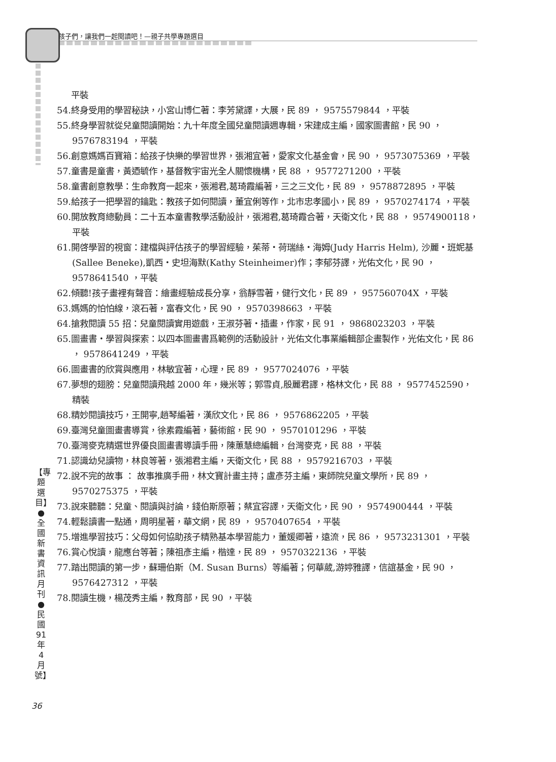孩子們，讓我們一起閱讀吧！—親子共學專題選目
平裝
54.終身受用的學習秘訣，小宮山博仁著：李芳黛譯，大展，民 89 ， 9575579844 ，平裝
55.終身學習就從兒童閱讀開始：九十年度全國兒童閱讀週專輯，宋建成主編，國家圖書館，民 90 ， 9576783194 ，平裝
56.創意媽媽百寶箱：給孩子快樂的學習世界，張湘宜著，愛家文化基金會，民 90 ， 9573075369 ，平裝
57.童書是童書，黃迺毓作，基督教宇宙光全人關懷機構，民 88 ， 9577271200 ，平裝
58.童書創意教學：生命教育一起來，張湘君,葛琦霞編著，三之三文化，民 89 ， 9578872895 ，平裝
59.給孩子一把學習的鑰匙：教孩子如何閱讀，董宜俐等作，北市忠孝國小，民 89 ， 9570274174 ，平裝
60.開放教育總動員：二十五本童書教學活動設計，張湘君,葛琦霞合著，天衛文化，民 88 ， 9574900118，平裝
61.開啓學習的視窗：建檔與評估孩子的學習經驗，茱蒂・荷瑞絲・海姆(Judy Harris Helm), 沙麗・班妮基(Sallee Beneke),凱西・史坦海默(Kathy Steinheimer)作；李郁芬譯，光佑文化，民 90 ， 9578641540 ，平裝
62.傾聽!孩子畫裡有聲音：繪畫經驗成長分享，翁靜雪著，健行文化，民 89 ， 957560704X ，平裝
63.媽媽的怕怕線，滾石著，富春文化，民 90 ， 9570398663 ，平裝
64.搶救閱讀 55 招：兒童閱讀實用遊戲，王淑芬著・插畫，作家，民 91 ， 9868023203 ，平裝
65.圖畫書・學習與探索：以四本圖畫書爲範例的活動設計，光佑文化事業編輯部企畫製作，光佑文化，民 86 ， 9578641249 ，平裝
66.圖畫書的欣賞與應用，林敏宜著，心理，民 89 ， 9577024076 ，平裝
67.夢想的翅膀：兒童閱讀飛越 2000 年，幾米等；郭雪貞,殷麗君譯，格林文化，民 88 ， 9577452590，精裝
68.精妙閱讀技巧，王開寧,趙琴編著，漢欣文化，民 86 ， 9576862205 ，平裝
69.臺灣兒童圖畫書導賞，徐素霞編著，藝術館，民 90 ， 9570101296 ，平裝
70.臺灣麥克精選世界優良圖畫書導讀手冊，陳蕙慧總編輯，台灣麥克，民 88 ，平裝
71.認識幼兒讀物，林良等著，張湘君主編，天衛文化，民 88 ， 9579216703 ，平裝
72.說不完的故事 ： 故事推廣手冊，林文寶計畫主持；盧彥芬主編，東師院兒童文學所，民 89 ， 9570275375 ，平裝
73.說來聽聽：兒童、閱讀與討論，錢伯斯原著；蔡宜容譯，天衛文化，民 90 ， 9574900444 ，平裝
74.輕鬆讀書一點通，周明星著，華文網，民 89 ， 9570407654 ，平裝
75.增進學習技巧：父母如何協助孩子精熟基本學習能力，董媛卿著，遠流，民 86 ， 9573231301 ，平裝
76.賞心悅讀，龍應台等著；陳祖彥主編，楷達，民 89 ， 9570322136 ，平裝
77.踏出閱讀的第一步，蘇珊伯斯（M. Susan Burns）等編著；何華葳,游婷雅譯，信誼基金，民 90 ， 9576427312 ，平裝
78.閱讀生機，楊茂秀主編，教育部，民 90 ，平裝
【專題選目】●全國新書資訊月刊●民國91年4月號】
36